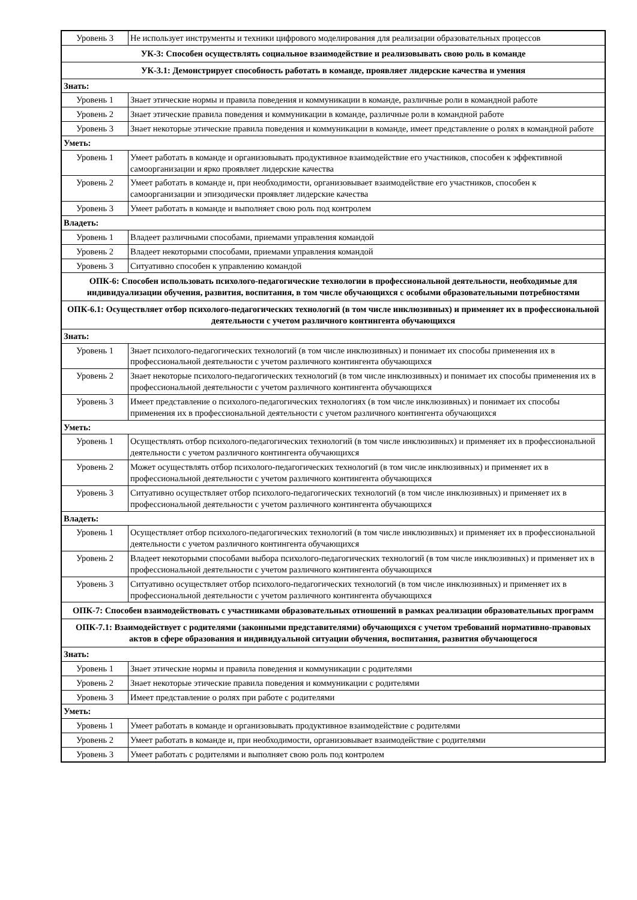| Уровень 3 | Не использует инструменты и техники цифрового моделирования для реализации образовательных процессов |
| УК-3: Способен осуществлять социальное взаимодействие и реализовывать свою роль в команде | |
| УК-3.1: Демонстрирует способность работать в команде, проявляет лидерские качества и умения | |
| Знать: | |
| Уровень 1 | Знает этические нормы и правила поведения и коммуникации в команде, различные роли в командной работе |
| Уровень 2 | Знает этические правила поведения и коммуникации в команде, различные роли в командной работе |
| Уровень 3 | Знает некоторые этические правила поведения и коммуникации в команде, имеет представление о ролях в командной работе |
| Уметь: | |
| Уровень 1 | Умеет работать в команде и организовывать продуктивное взаимодействие его участников, способен к эффективной самоорганизации и ярко проявляет лидерские качества |
| Уровень 2 | Умеет работать в команде и, при необходимости, организовывает взаимодействие его участников, способен к самоорганизации и эпизодически проявляет лидерские качества |
| Уровень 3 | Умеет работать в команде и выполняет свою роль под контролем |
| Владеть: | |
| Уровень 1 | Владеет различными способами, приемами управления командой |
| Уровень 2 | Владеет некоторыми способами, приемами управления командой |
| Уровень 3 | Ситуативно способен к управлению командой |
| ОПК-6: Способен использовать психолого-педагогические технологии в профессиональной деятельности, необходимые для индивидуализации обучения, развития, воспитания, в том числе обучающихся с особыми образовательными потребностями | |
| ОПК-6.1: Осуществляет отбор психолого-педагогических технологий (в том числе инклюзивных) и применяет их в профессиональной деятельности с учетом различного контингента обучающихся | |
| Знать: | |
| Уровень 1 | Знает психолого-педагогических технологий (в том числе инклюзивных) и понимает их способы применения их в профессиональной деятельности с учетом различного контингента обучающихся |
| Уровень 2 | Знает некоторые психолого-педагогических технологий (в том числе инклюзивных) и понимает их способы применения их в профессиональной деятельности с учетом различного контингента обучающихся |
| Уровень 3 | Имеет представление о психолого-педагогических технологиях (в том числе инклюзивных) и понимает их способы применения их в профессиональной деятельности с учетом различного контингента обучающихся |
| Уметь: | |
| Уровень 1 | Осуществлять отбор психолого-педагогических технологий (в том числе инклюзивных) и применяет их в профессиональной деятельности с учетом различного контингента обучающихся |
| Уровень 2 | Может осуществлять отбор психолого-педагогических технологий (в том числе инклюзивных) и применяет их в профессиональной деятельности с учетом различного контингента обучающихся |
| Уровень 3 | Ситуативно осуществляет отбор психолого-педагогических технологий (в том числе инклюзивных) и применяет их в профессиональной деятельности с учетом различного контингента обучающихся |
| Владеть: | |
| Уровень 1 | Осуществляет отбор психолого-педагогических технологий (в том числе инклюзивных) и применяет их в профессиональной деятельности с учетом различного контингента обучающихся |
| Уровень 2 | Владеет некоторыми способами выбора психолого-педагогических технологий (в том числе инклюзивных) и применяет их в профессиональной деятельности с учетом различного контингента обучающихся |
| Уровень 3 | Ситуативно осуществляет отбор психолого-педагогических технологий (в том числе инклюзивных) и применяет их в профессиональной деятельности с учетом различного контингента обучающихся |
| ОПК-7: Способен взаимодействовать с участниками образовательных отношений в рамках реализации образовательных программ | |
| ОПК-7.1: Взаимодействует с родителями (законными представителями) обучающихся с учетом требований нормативно-правовых актов в сфере образования и индивидуальной ситуации обучения, воспитания, развития обучающегося | |
| Знать: | |
| Уровень 1 | Знает этические нормы и правила поведения и коммуникации с родителями |
| Уровень 2 | Знает некоторые этические правила поведения и коммуникации с родителями |
| Уровень 3 | Имеет представление о ролях при работе с родителями |
| Уметь: | |
| Уровень 1 | Умеет работать в команде и организовывать продуктивное взаимодействие с родителями |
| Уровень 2 | Умеет работать в команде и, при необходимости, организовывает взаимодействие с родителями |
| Уровень 3 | Умеет работать с родителями и выполняет свою роль под контролем |